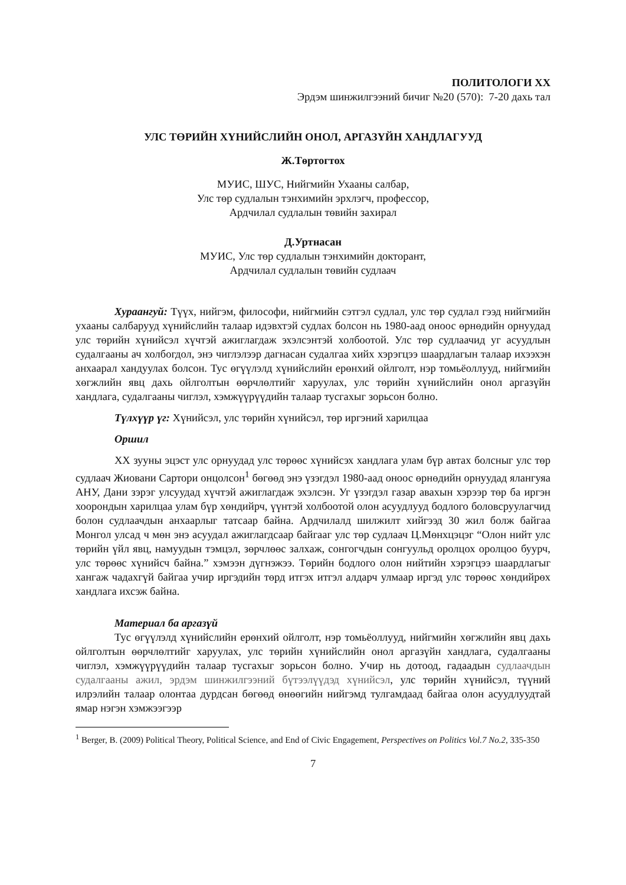ПОЛИТОЛОГИ XX
Эрдэм шинжилгээний бичиг №20 (570): 7-20 дахь тал
УЛС ТӨРИЙН ХҮНИЙСЛИЙН ОНОЛ, АРГАЗҮЙН ХАНДЛАГУУД
Ж.Төртогтох
МУИС, ШУС, Нийгмийн Ухааны салбар,
Улс төр судлалын тэнхимийн эрхлэгч, профессор,
Ардчилал судлалын төвийн захирал
Д.Уртнасан
МУИС, Улс төр судлалын тэнхимийн докторант,
Ардчилал судлалын төвийн судлаач
Хураангуй: Түүх, нийгэм, философи, нийгмийн сэтгэл судлал, улс төр судлал гээд нийгмийн ухааны салбарууд хүнийслийн талаар идэвхтэй судлах болсон нь 1980-аад оноос өрнөдийн орнуудад улс төрийн хүнийсэл хүчтэй ажиглагдаж эхэлсэнтэй холбоотой. Улс төр судлаачид уг асуудлын судалгааны ач холбогдол, энэ чиглэлээр дагнасан судалгаа хийх хэрэгцээ шаардлагын талаар ихээхэн анхаарал хандуулах болсон. Тус өгүүлэлд хүнийслийн ерөнхий ойлголт, нэр томьёоллууд, нийгмийн хөгжлийн явц дахь ойлголтын өөрчлөлтийг харуулах, улс төрийн хүнийслийн онол аргазүйн хандлага, судалгааны чиглэл, хэмжүүрүүдийн талаар тусгахыг зорьсон болно.
Түлхүүр үг: Хүнийсэл, улс төрийн хүнийсэл, төр иргэний харилцаа
Оршил
XX зууны эцэст улс орнуудад улс төрөөс хүнийсэх хандлага улам бүр автах болсныг улс төр судлаач Жиовани Сартори онцолсон<sup>1</sup> бөгөөд энэ үзэгдэл 1980-аад оноос өрнөдийн орнуудад ялангуяа АНУ, Дани зэрэг улсуудад хүчтэй ажиглагдаж эхэлсэн. Уг үзэгдэл газар авахын хэрээр төр ба иргэн хоорондын харилцаа улам бүр хөндийрч, үүнтэй холбоотой олон асуудлууд бодлого боловсруулагчид болон судлаачдын анхаарлыг татсаар байна. Ардчилалд шилжилт хийгээд 30 жил болж байгаа Монгол улсад ч мөн энэ асуудал ажиглагдсаар байгааг улс төр судлаач Ц.Мөнхцэцэг “Олон нийт улс төрийн үйл явц, намуудын тэмцэл, зөрчлөөс залхаж, сонгогчдын сонгуульд оролцох оролцоо буурч, улс төрөөс хүнийсч байна.” хэмээн дүгнэжээ. Төрийн бодлого олон нийтийн хэрэгцээ шаардлагыг хангаж чадахгүй байгаа учир иргэдийн төрд итгэх итгэл алдарч улмаар иргэд улс төрөөс хөндийрөх хандлага ихсэж байна.
Материал ба аргазүй
Тус өгүүлэлд хүнийслийн ерөнхий ойлголт, нэр томьёоллууд, нийгмийн хөгжлийн явц дахь ойлголтын өөрчлөлтийг харуулах, улс төрийн хүнийслийн онол аргазүйн хандлага, судалгааны чиглэл, хэмжүүрүүдийн талаар тусгахыг зорьсон болно. Учир нь дотоод, гадаадын судлаачдын судалгааны ажил, эрдэм шинжилгээний бүтээлүүдэд хүнийсэл, улс төрийн хүнийсэл, түүний илрэлийн талаар олонтаа дурдсан бөгөөд өнөөгийн нийгэмд тулгамдаад байгаа олон асуудлуудтай ямар нэгэн хэмжээгээр
<sup>1</sup> Berger, B. (2009) Political Theory, Political Science, and End of Civic Engagement, Perspectives on Politics Vol.7 No.2, 335-350
7